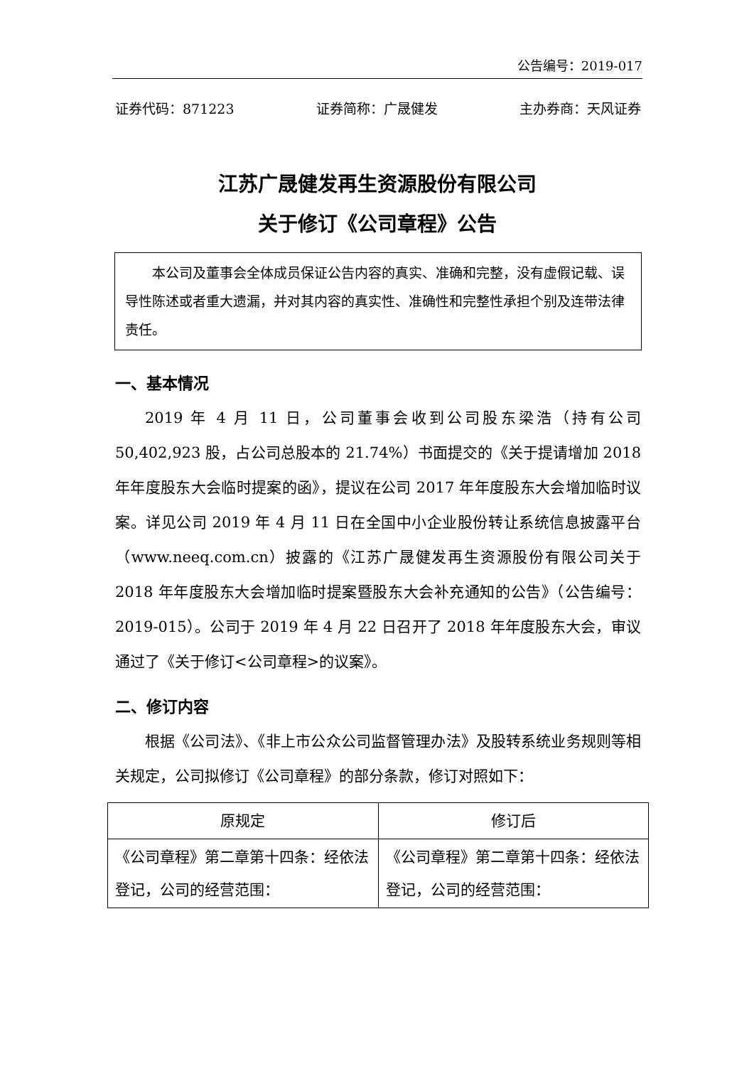公告编号：2019-017
证券代码：871223 证券简称：广晟健发 主办券商：天风证券
江苏广晟健发再生资源股份有限公司
关于修订《公司章程》公告
本公司及董事会全体成员保证公告内容的真实、准确和完整，没有虚假记载、误导性陈述或者重大遗漏，并对其内容的真实性、准确性和完整性承担个别及连带法律责任。
一、基本情况
2019 年 4 月 11 日，公司董事会收到公司股东梁浩（持有公司 50,402,923 股，占公司总股本的 21.74%）书面提交的《关于提请增加 2018 年年度股东大会临时提案的函》，提议在公司 2017 年年度股东大会增加临时议案。详见公司 2019 年 4 月 11 日在全国中小企业股份转让系统信息披露平台（www.neeq.com.cn）披露的《江苏广晟健发再生资源股份有限公司关于 2018 年年度股东大会增加临时提案暨股东大会补充通知的公告》（公告编号：2019-015）。公司于 2019 年 4 月 22 日召开了 2018 年年度股东大会，审议通过了《关于修订<公司章程>的议案》。
二、修订内容
根据《公司法》、《非上市公众公司监督管理办法》及股转系统业务规则等相关规定，公司拟修订《公司章程》的部分条款，修订对照如下：
| 原规定 | 修订后 |
| --- | --- |
| 《公司章程》第二章第十四条：经依法登记，公司的经营范围： | 《公司章程》第二章第十四条：经依法登记，公司的经营范围： |